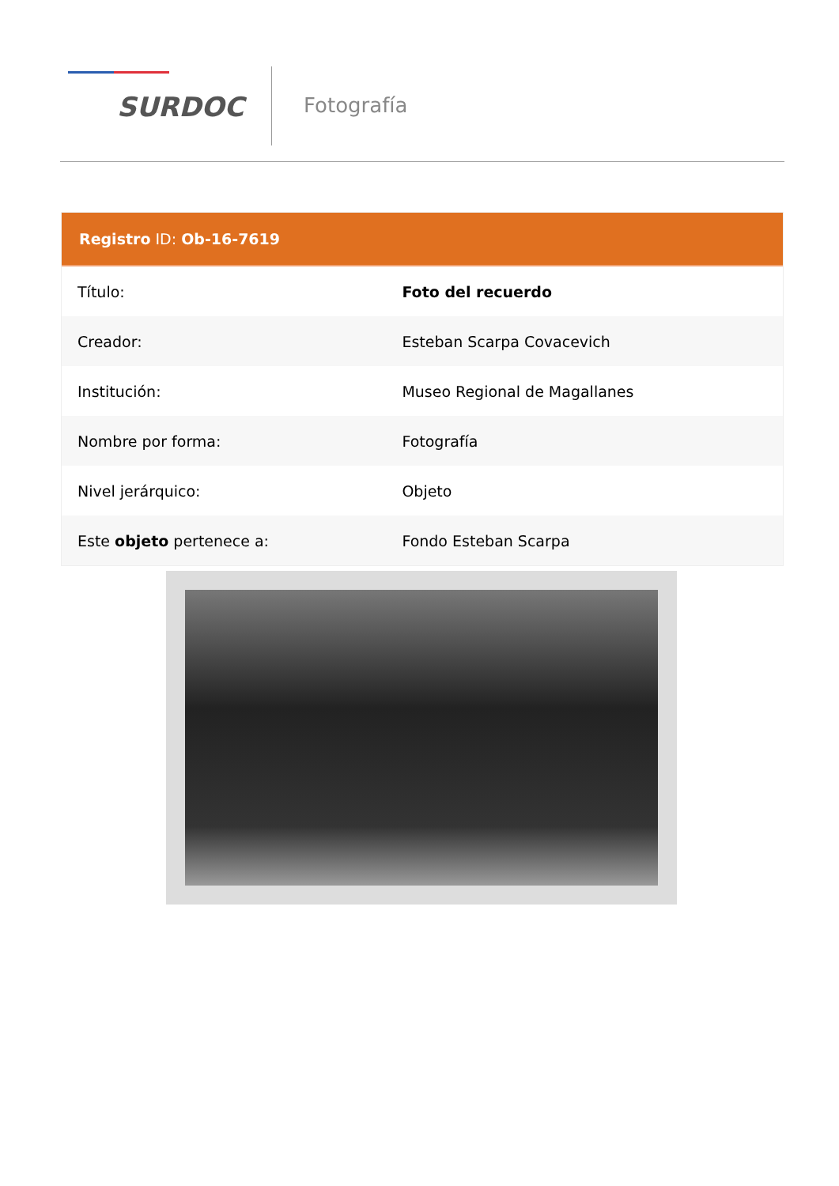SURDOC
Fotografía
Registro ID: Ob-16-7619
| Título: | Foto del recuerdo |
| Creador: | Esteban Scarpa Covacevich |
| Institución: | Museo Regional de Magallanes |
| Nombre por forma: | Fotografía |
| Nivel jerárquico: | Objeto |
| Este objeto pertenece a: | Fondo Esteban Scarpa |